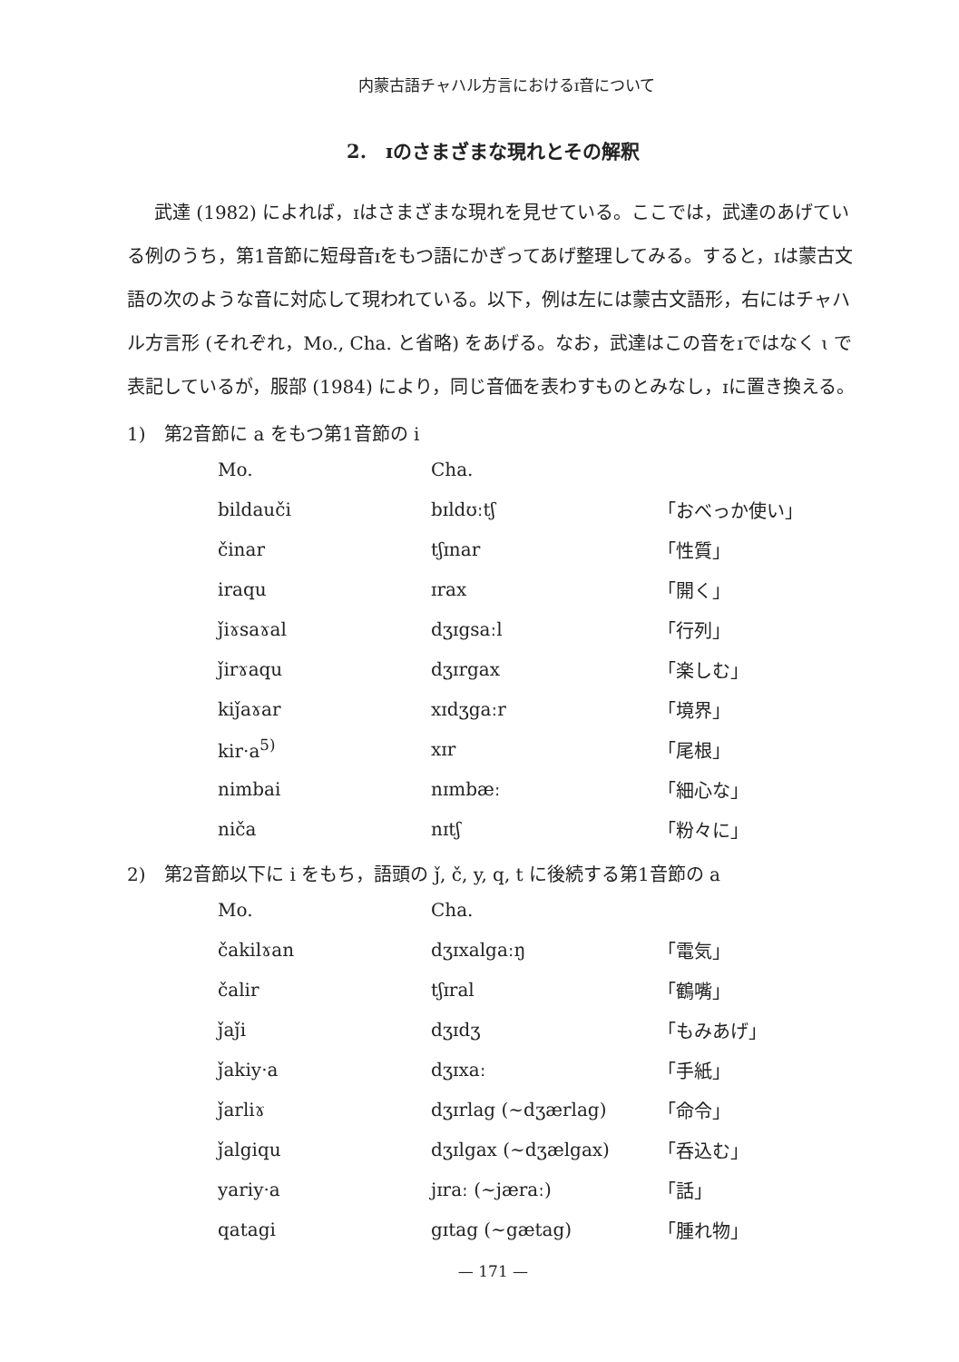内蒙古語チャハル方言におけるɪ音について
2.　ɪのさまざまな現れとその解釈
武達 (1982) によれば，ɪはさまざまな現れを見せている。ここでは，武達のあげている例のうち，第1音節に短母音ɪをもつ語にかぎってあげ整理してみる。すると，ɪは蒙古文語の次のような音に対応して現われている。以下，例は左には蒙古文語形，右にはチャハル方言形 (それぞれ，Mo., Cha. と省略) をあげる。なお，武達はこの音をɪではなく ɩ で表記しているが，服部 (1984) により，同じ音価を表わすものとみなし，ɪに置き換える。
1)　第2音節に a をもつ第1音節の i
| Mo. | Cha. | |
| --- | --- | --- |
| bildauči | bɪldʊːtʃ | 「おべっか使い」 |
| činar | tʃɪnar | 「性質」 |
| iraqu | ɪrax | 「開く」 |
| ǰiɤsaɤal | dʒɪgsaːl | 「行列」 |
| ǰirɤaqu | dʒɪrgax | 「楽しむ」 |
| kiǰaɤar | xɪdʒgaːr | 「境界」 |
| kir·a<sup>5)</sup> | xɪr | 「尾根」 |
| nimbai | nɪmbæː | 「細心な」 |
| niča | nɪtʃ | 「粉々に」 |
2)　第2音節以下に i をもち，語頭の ǰ, č, y, q, t に後続する第1音節の a
| Mo. | Cha. | |
| --- | --- | --- |
| čakilɤan | dʒɪxalgaːŋ | 「電気」 |
| čalir | tʃɪral | 「鶴嘴」 |
| ǰaǰi | dʒɪdʒ | 「もみあげ」 |
| ǰakiy·a | dʒɪxaː | 「手紙」 |
| ǰarliɤ | dʒɪrlag (∼dʒærlag) | 「命令」 |
| ǰalgiqu | dʒɪlgax (∼dʒælgax) | 「呑込む」 |
| yariy·a | jɪraː (∼jæraː) | 「話」 |
| qatagi | gɪtag (∼gætag) | 「腫れ物」 |
— 171 —